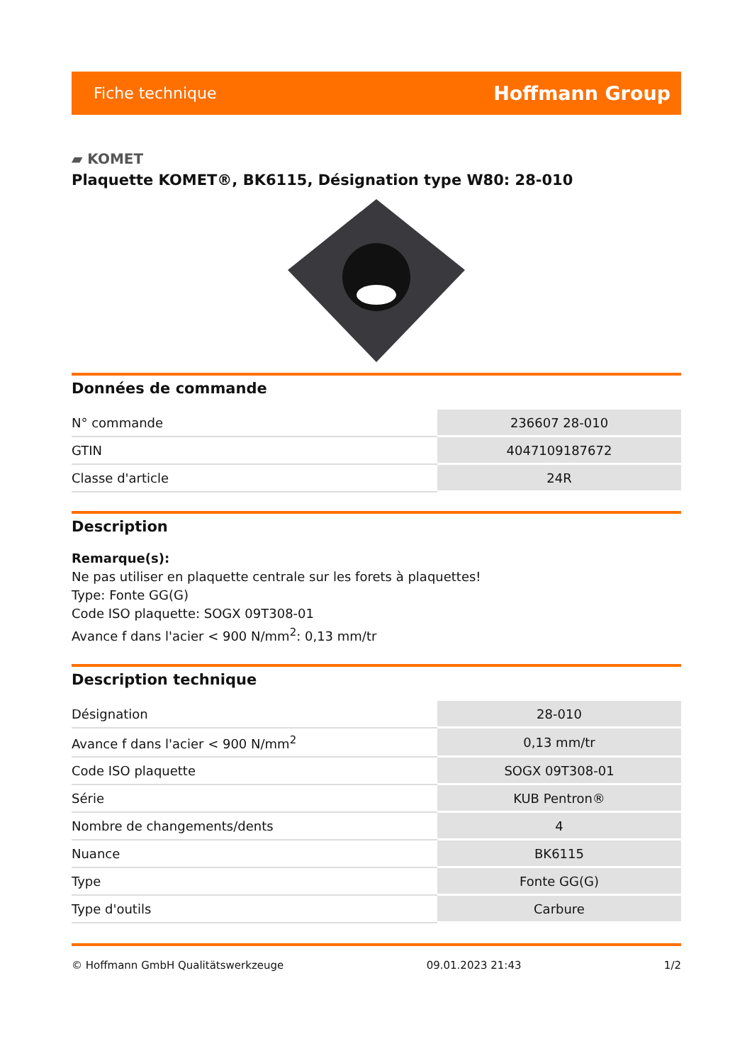Fiche technique Hoffmann Group
▰ KOMET
Plaquette KOMET®, BK6115, Désignation type W80: 28-010
Données de commande
| N° commande | 236607 28-010 |
| GTIN | 4047109187672 |
| Classe d'article | 24R |
Description
Remarque(s):
Ne pas utiliser en plaquette centrale sur les forets à plaquettes!
Type: Fonte GG(G)
Code ISO plaquette: SOGX 09T308-01
Avance f dans l'acier < 900 N/mm<sup>2</sup>: 0,13 mm/tr
Description technique
| Désignation | 28-010 |
| Avance f dans l'acier < 900 N/mm<sup>2</sup> | 0,13 mm/tr |
| Code ISO plaquette | SOGX 09T308-01 |
| Série | KUB Pentron® |
| Nombre de changements/dents | 4 |
| Nuance | BK6115 |
| Type | Fonte GG(G) |
| Type d'outils | Carbure |
© Hoffmann GmbH Qualitätswerkzeuge 09.01.2023 21:43 1/2